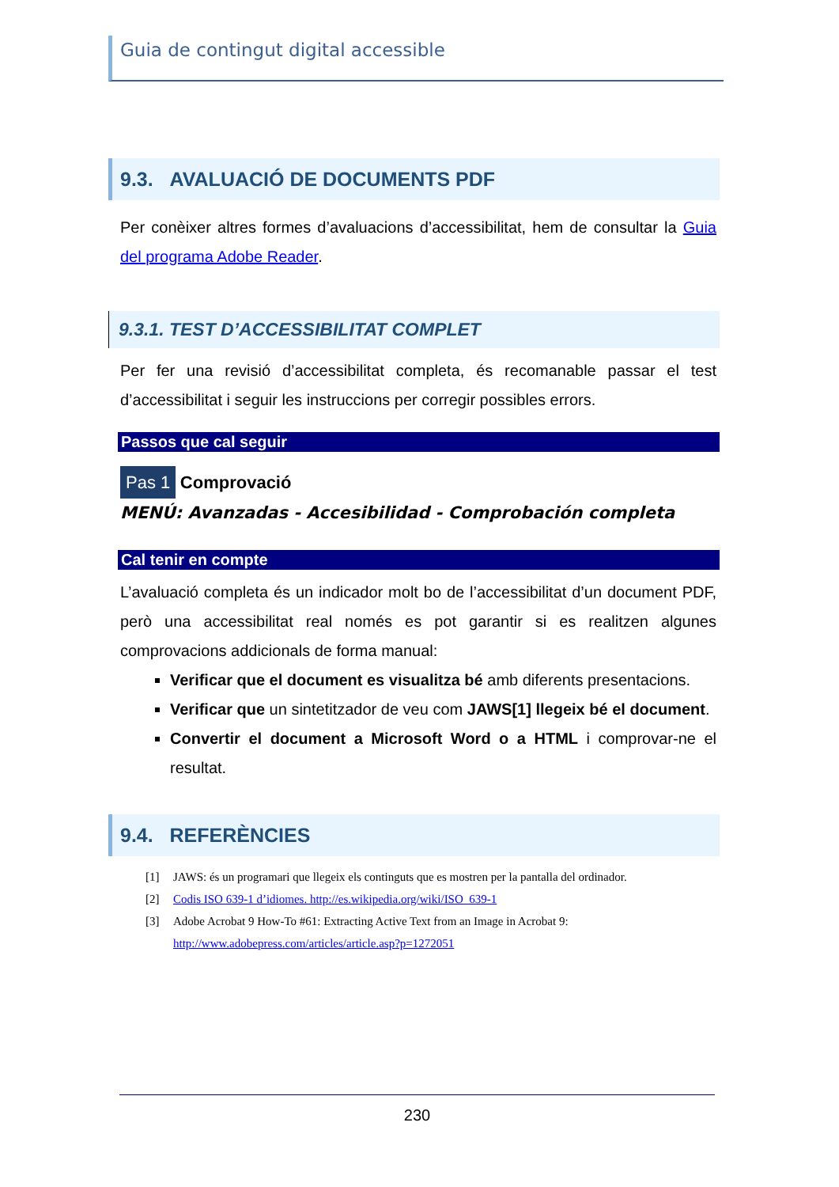Guia de contingut digital accessible
9.3. AVALUACIÓ DE DOCUMENTS PDF
Per conèixer altres formes d’avaluacions d’accessibilitat, hem de consultar la Guia del programa Adobe Reader.
9.3.1. TEST D’ACCESSIBILITAT COMPLET
Per fer una revisió d’accessibilitat completa, és recomanable passar el test d’accessibilitat i seguir les instruccions per corregir possibles errors.
Passos que cal seguir
Pas 1 Comprovació
MENÚ: Avanzadas - Accesibilidad - Comprobación completa
Cal tenir en compte
L’avaluació completa és un indicador molt bo de l’accessibilitat d’un document PDF, però una accessibilitat real només es pot garantir si es realitzen algunes comprovacions addicionals de forma manual:
Verificar que el document es visualitza bé amb diferents presentacions.
Verificar que un sintetitzador de veu com JAWS[1] llegeix bé el document.
Convertir el document a Microsoft Word o a HTML i comprovar-ne el resultat.
9.4. REFERÈNCIES
[1] JAWS: és un programari que llegeix els continguts que es mostren per la pantalla del ordinador.
[2] Codis ISO 639-1 d’idiomes. http://es.wikipedia.org/wiki/ISO_639-1
[3] Adobe Acrobat 9 How-To #61: Extracting Active Text from an Image in Acrobat 9:
http://www.adobepress.com/articles/article.asp?p=1272051
230